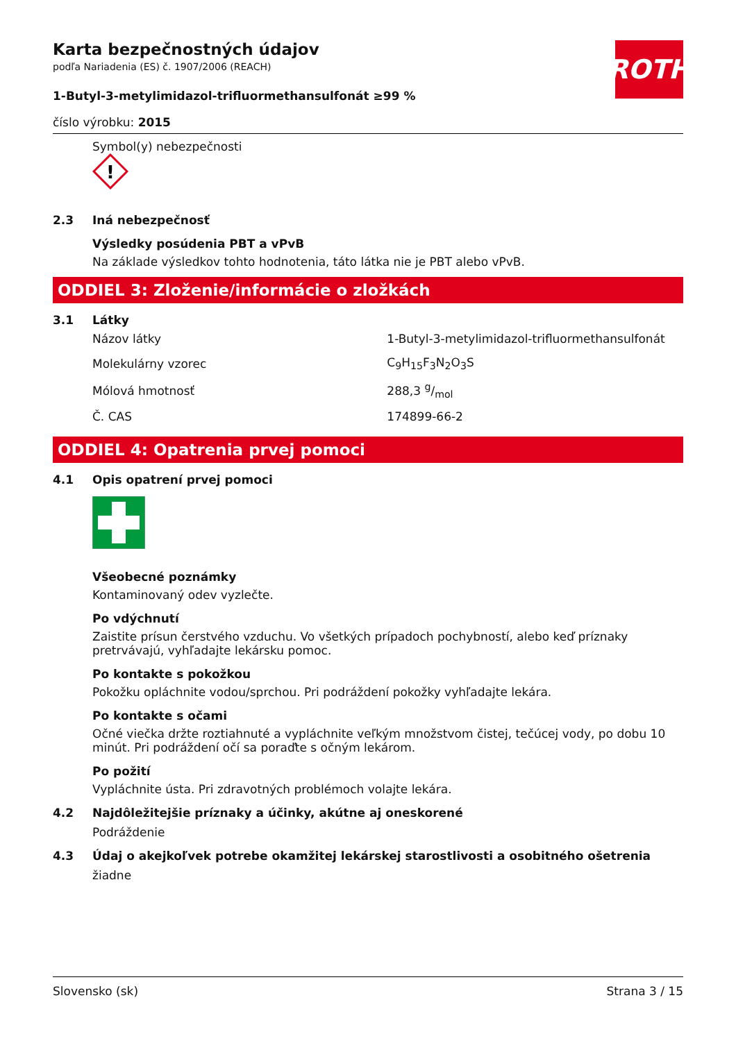ROTH
Karta bezpečnostných údajov
podľa Nariadenia (ES) č. 1907/2006 (REACH)
1-Butyl-3-metylimidazol-trifluormethansulfonát ≥99 %
číslo výrobku: 2015
Symbol(y) nebezpečnosti
!
2.3 Iná nebezpečnosť
Výsledky posúdenia PBT a vPvB
Na základe výsledkov tohto hodnotenia, táto látka nie je PBT alebo vPvB.
ODDIEL 3: Zloženie/informácie o zložkách
3.1 Látky
| Názov látky | 1-Butyl-3-metylimidazol-trifluormethansulfonát |
| Molekulárny vzorec | C<sub>9</sub>H<sub>15</sub>F<sub>3</sub>N<sub>2</sub>O<sub>3</sub>S |
| Mólová hmotnosť | 288,3 g/mol |
| Č. CAS | 174899-66-2 |
ODDIEL 4: Opatrenia prvej pomoci
4.1 Opis opatrení prvej pomoci
Všeobecné poznámky
Kontaminovaný odev vyzlečte.
Po vdýchnutí
Zaistite prísun čerstvého vzduchu. Vo všetkých prípadoch pochybností, alebo keď príznaky pretrvávajú, vyhľadajte lekársku pomoc.
Po kontakte s pokožkou
Pokožku opláchnite vodou/sprchou. Pri podráždení pokožky vyhľadajte lekára.
Po kontakte s očami
Očné viečka držte roztiahnuté a vypláchnite veľkým množstvom čistej, tečúcej vody, po dobu 10 minút. Pri podráždení očí sa poraďte s očným lekárom.
Po požití
Vypláchnite ústa. Pri zdravotných problémoch volajte lekára.
4.2 Najdôležitejšie príznaky a účinky, akútne aj oneskorené
Podráždenie
4.3 Údaj o akejkoľvek potrebe okamžitej lekárskej starostlivosti a osobitného ošetrenia
žiadne
Slovensko (sk) Strana 3 / 15